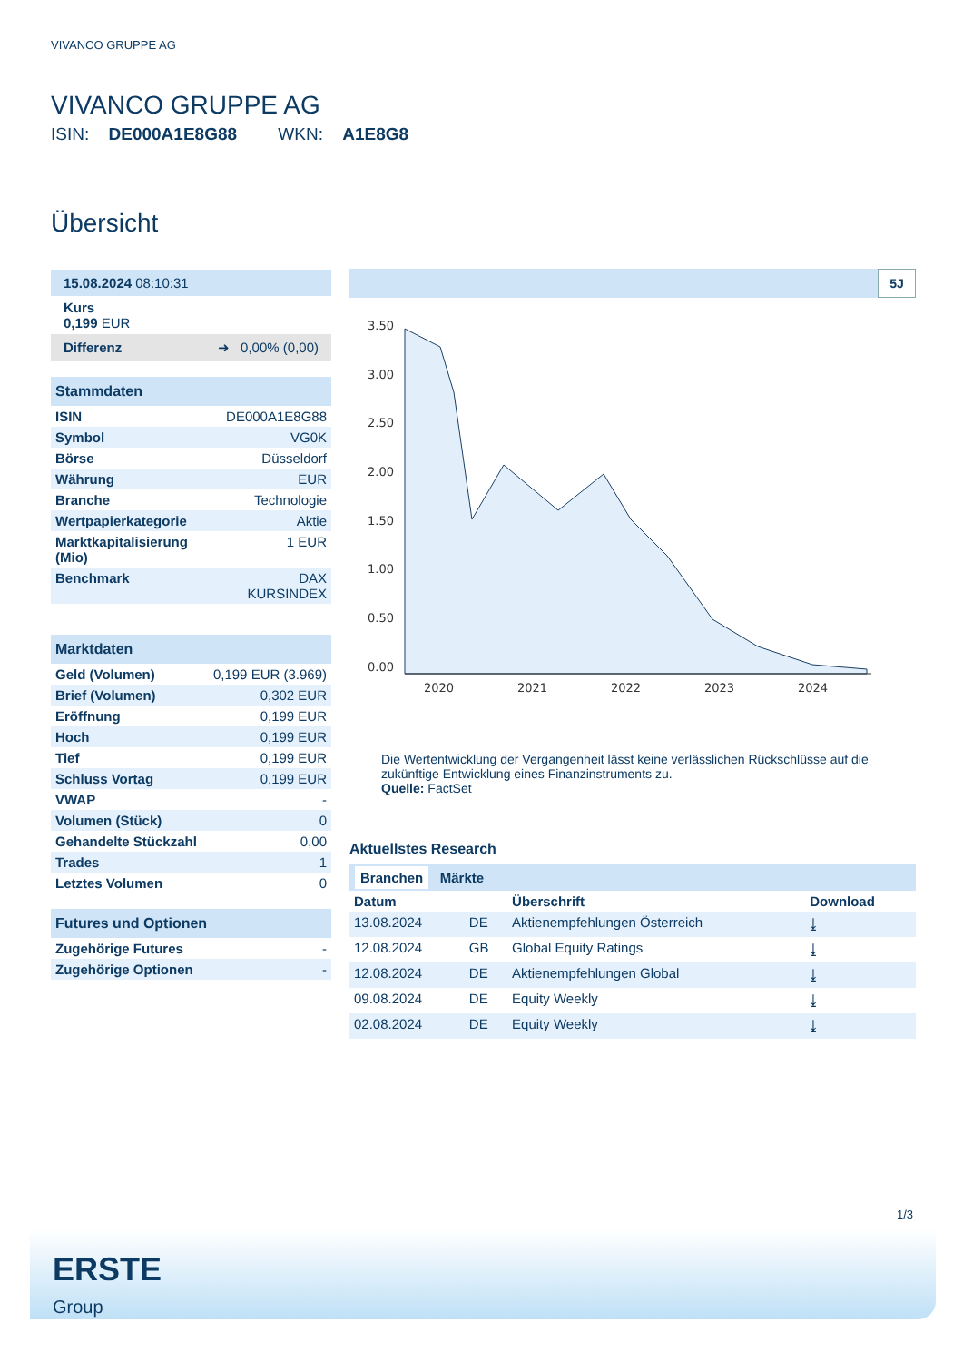VIVANCO GRUPPE AG
VIVANCO GRUPPE AG
ISIN: DE000A1E8G88 WKN: A1E8G8
Übersicht
| 15.08.2024 08:10:31 |
| Kurs 0,199 EUR |
| Differenz ➜ 0,00% (0,00) |
| Stammdaten | |
| --- | --- |
| ISIN | DE000A1E8G88 |
| Symbol | VG0K |
| Börse | Düsseldorf |
| Währung | EUR |
| Branche | Technologie |
| Wertpapierkategorie | Aktie |
| Marktkapitalisierung (Mio) | 1 EUR |
| Benchmark | DAX KURSINDEX |
| Marktdaten | |
| --- | --- |
| Geld (Volumen) | 0,199 EUR (3.969) |
| Brief (Volumen) | 0,302 EUR |
| Eröffnung | 0,199 EUR |
| Hoch | 0,199 EUR |
| Tief | 0,199 EUR |
| Schluss Vortag | 0,199 EUR |
| VWAP | - |
| Volumen (Stück) | 0 |
| Gehandelte Stückzahl | 0,00 |
| Trades | 1 |
| Letztes Volumen | 0 |
| Futures und Optionen | |
| --- | --- |
| Zugehörige Futures | - |
| Zugehörige Optionen | - |
5J
3.50
3.00
2.50
2.00
1.50
1.00
0.50
0.00
2020
2021
2022
2023
2024
Die Wertentwicklung der Vergangenheit lässt keine verlässlichen Rückschlüsse auf die zukünftige Entwicklung eines Finanzinstruments zu.
Quelle: FactSet
Aktuellstes Research
| Branchen Märkte | | | |
| Datum | | Überschrift | Download |
| 13.08.2024 | DE | Aktienempfehlungen Österreich | ⤓ |
| 12.08.2024 | GB | Global Equity Ratings | ⤓ |
| 12.08.2024 | DE | Aktienempfehlungen Global | ⤓ |
| 09.08.2024 | DE | Equity Weekly | ⤓ |
| 02.08.2024 | DE | Equity Weekly | ⤓ |
1/3
ERSTE
Group